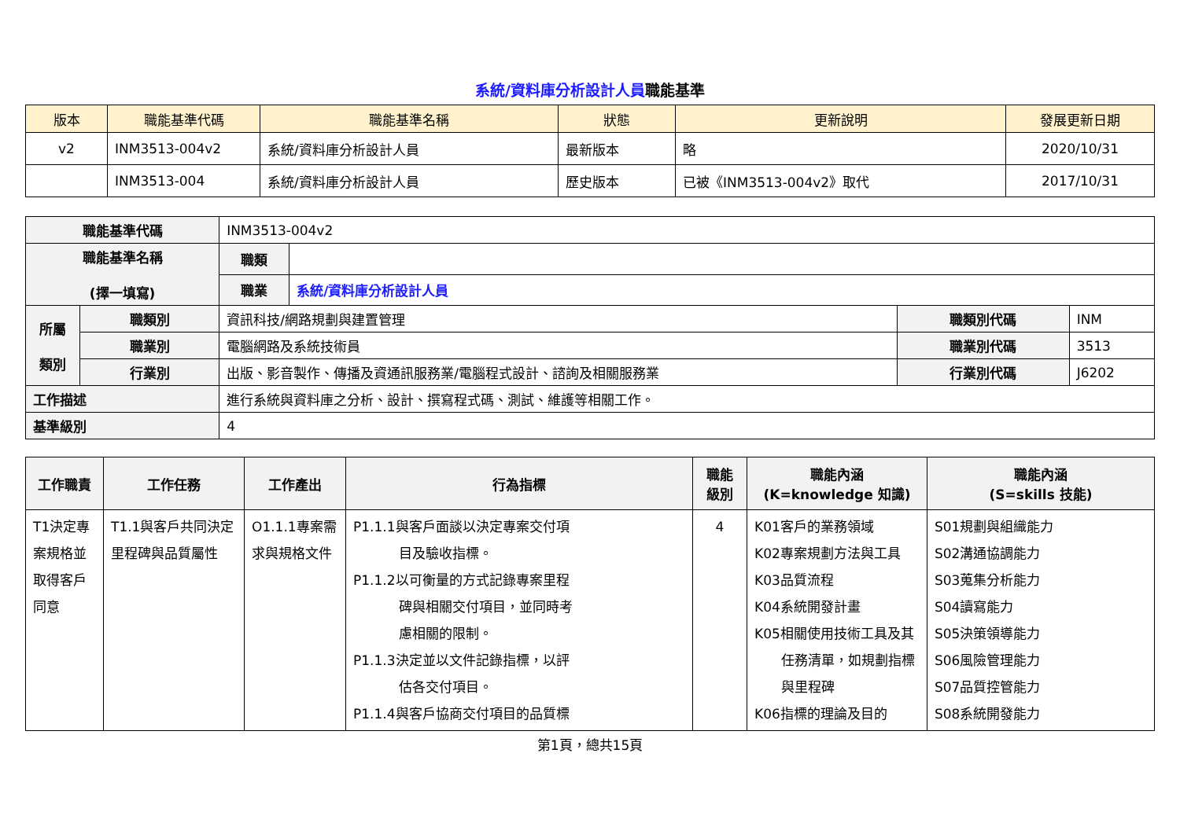系統/資料庫分析設計人員職能基準
| 版本 | 職能基準代碼 | 職能基準名稱 | 狀態 | 更新說明 | 發展更新日期 |
| --- | --- | --- | --- | --- | --- |
| v2 | INM3513-004v2 | 系統/資料庫分析設計人員 | 最新版本 | 略 | 2020/10/31 |
| | INM3513-004 | 系統/資料庫分析設計人員 | 歷史版本 | 已被《INM3513-004v2》取代 | 2017/10/31 |
| 職能基準代碼 | | INM3513-004v2 | | | |
| 職能基準名稱 (擇一填寫) | | 職類 | | | |
| | | 職業 | 系統/資料庫分析設計人員 | | |
| 所屬 類別 | 職類別 | 資訊科技/網路規劃與建置管理 | | 職類別代碼 | INM |
| | 職業別 | 電腦網路及系統技術員 | | 職業別代碼 | 3513 |
| | 行業別 | 出版、影音製作、傳播及資通訊服務業/電腦程式設計、諮詢及相關服務業 | | 行業別代碼 | J6202 |
| 工作描述 | | 進行系統與資料庫之分析、設計、撰寫程式碼、測試、維護等相關工作。 | | | |
| 基準級別 | | 4 | | | |
| 工作職責 | 工作任務 | 工作產出 | 行為指標 | 職能 級別 | 職能內涵 (K=knowledge 知識) | 職能內涵 (S=skills 技能) |
| --- | --- | --- | --- | --- | --- | --- |
| T1決定專案規格並取得客戶同意 | T1.1與客戶共同決定里程碑與品質屬性 | O1.1.1專案需求與規格文件 | P1.1.1與客戶面談以決定專案交付項 目及驗收指標。 P1.1.2以可衡量的方式記錄專案里程 碑與相關交付項目，並同時考 慮相關的限制。 P1.1.3決定並以文件記錄指標，以評 估各交付項目。 P1.1.4與客戶協商交付項目的品質標 | 4 | K01客戶的業務領域 K02專案規劃方法與工具 K03品質流程 K04系統開發計畫 K05相關使用技術工具及其 任務清單，如規劃指標 與里程碑 K06指標的理論及目的 | S01規劃與組織能力 S02溝通協調能力 S03蒐集分析能力 S04讀寫能力 S05決策領導能力 S06風險管理能力 S07品質控管能力 S08系統開發能力 |
第1頁，總共15頁